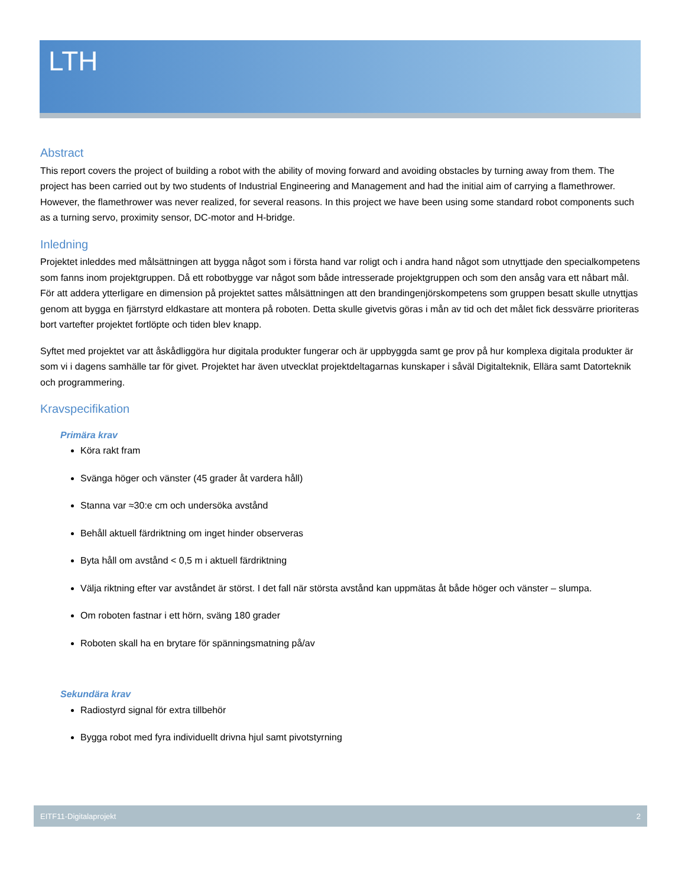LTH
Abstract
This report covers the project of building a robot with the ability of moving forward and avoiding obstacles by turning away from them. The project has been carried out by two students of Industrial Engineering and Management and had the initial aim of carrying a flamethrower. However, the flamethrower was never realized, for several reasons. In this project we have been using some standard robot components such as a turning servo, proximity sensor, DC-motor and H-bridge.
Inledning
Projektet inleddes med målsättningen att bygga något som i första hand var roligt och i andra hand något som utnyttjade den specialkompetens som fanns inom projektgruppen. Då ett robotbygge var något som både intresserade projektgruppen och som den ansåg vara ett nåbart mål. För att addera ytterligare en dimension på projektet sattes målsättningen att den brandingenjörskompetens som gruppen besatt skulle utnyttjas genom att bygga en fjärrstyrd eldkastare att montera på roboten. Detta skulle givetvis göras i mån av tid och det målet fick dessvärre prioriteras bort vartefter projektet fortlöpte och tiden blev knapp.
Syftet med projektet var att åskådliggöra hur digitala produkter fungerar och är uppbyggda samt ge prov på hur komplexa digitala produkter är som vi i dagens samhälle tar för givet. Projektet har även utvecklat projektdeltagarnas kunskaper i såväl Digitalteknik, Ellära samt Datorteknik och programmering.
Kravspecifikation
Primära krav
Köra rakt fram
Svänga höger och vänster (45 grader åt vardera håll)
Stanna var ≈30:e cm och undersöka avstånd
Behåll aktuell färdriktning om inget hinder observeras
Byta håll om avstånd < 0,5 m i aktuell färdriktning
Välja riktning efter var avståndet är störst. I det fall när största avstånd kan uppmätas åt både höger och vänster – slumpa.
Om roboten fastnar i ett hörn, sväng 180 grader
Roboten skall ha en brytare för spänningsmatning på/av
Sekundära krav
Radiostyrd signal för extra tillbehör
Bygga robot med fyra individuellt drivna hjul samt pivotstyrning
EITF11-Digitalaprojekt 2